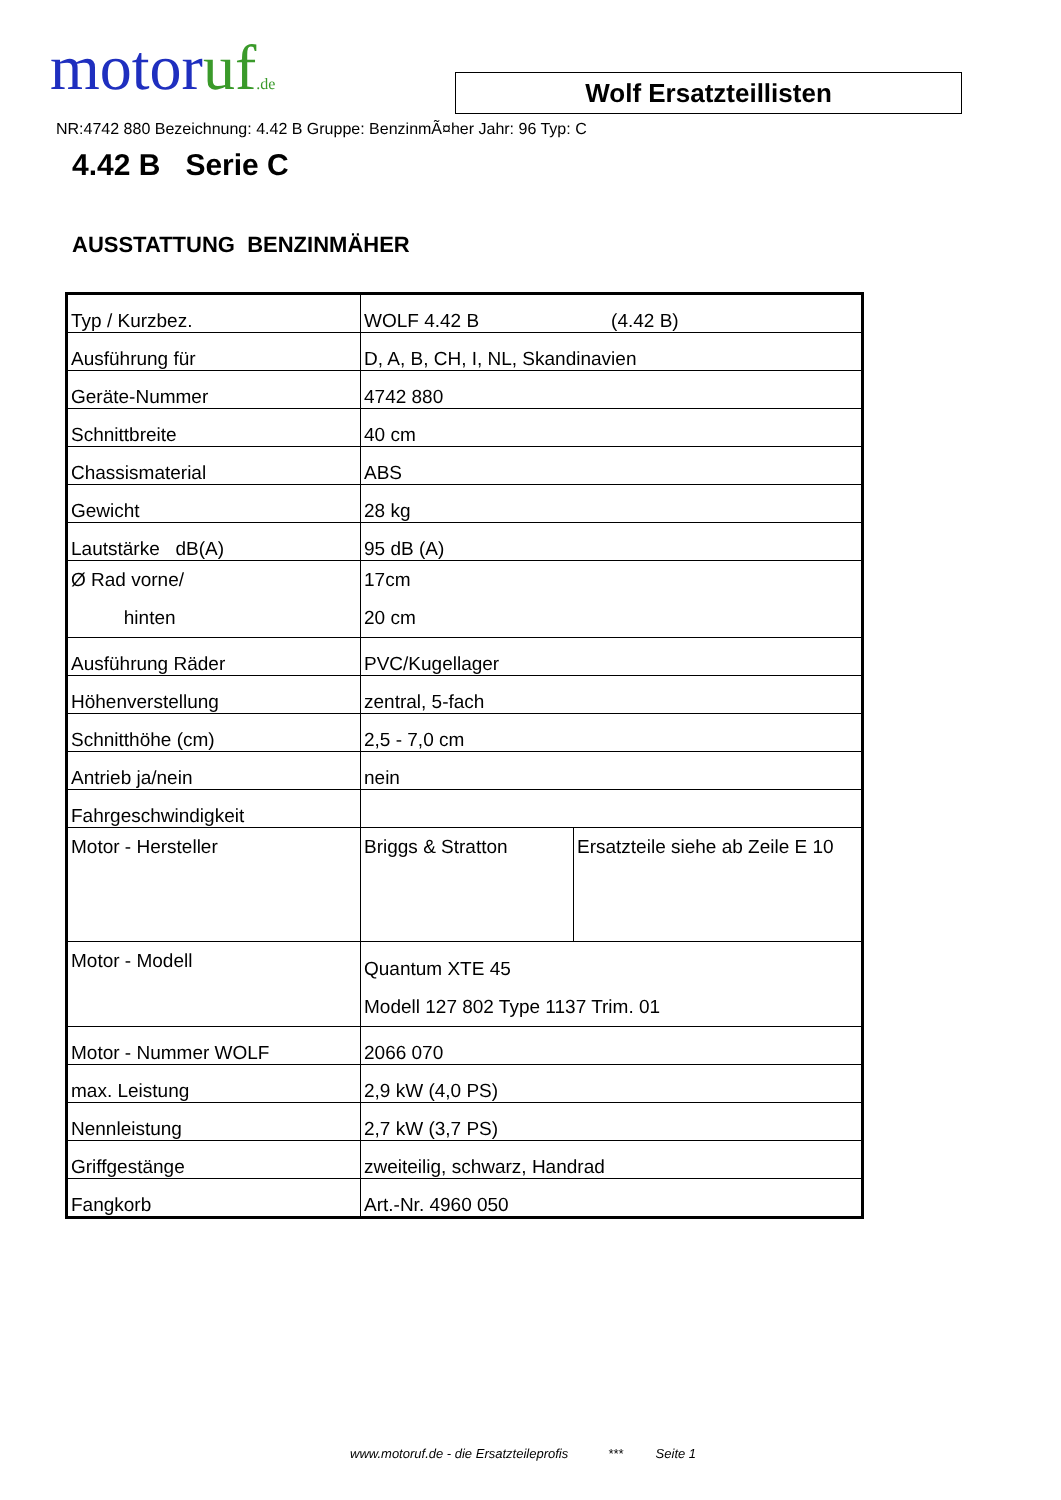motoruf.de
Wolf Ersatzteillisten
NR:4742 880 Bezeichnung: 4.42 B Gruppe: BenzinmÃ¤her Jahr: 96 Typ: C
4.42 B Serie C
AUSSTATTUNG BENZINMÄHER
| Typ / Kurzbez. | WOLF 4.42 B (4.42 B) | |
| Ausführung für | D, A, B, CH, I, NL, Skandinavien | |
| Geräte-Nummer | 4742 880 | |
| Schnittbreite | 40 cm | |
| Chassismaterial | ABS | |
| Gewicht | 28 kg | |
| Lautstärke dB(A) | 95 dB (A) | |
| Ø Rad vorne/ hinten | 17cm 20 cm | |
| Ausführung Räder | PVC/Kugellager | |
| Höhenverstellung | zentral, 5-fach | |
| Schnitthöhe (cm) | 2,5 - 7,0 cm | |
| Antrieb ja/nein | nein | |
| Fahrgeschwindigkeit | | |
| Motor - Hersteller | Briggs & Stratton | Ersatzteile siehe ab Zeile E 10 |
| Motor - Modell | Quantum XTE 45 Modell 127 802 Type 1137 Trim. 01 | |
| Motor - Nummer WOLF | 2066 070 | |
| max. Leistung | 2,9 kW (4,0 PS) | |
| Nennleistung | 2,7 kW (3,7 PS) | |
| Griffgestänge | zweiteilig, schwarz, Handrad | |
| Fangkorb | Art.-Nr. 4960 050 | |
www.motoruf.de - die Ersatzteileprofis *** Seite 1